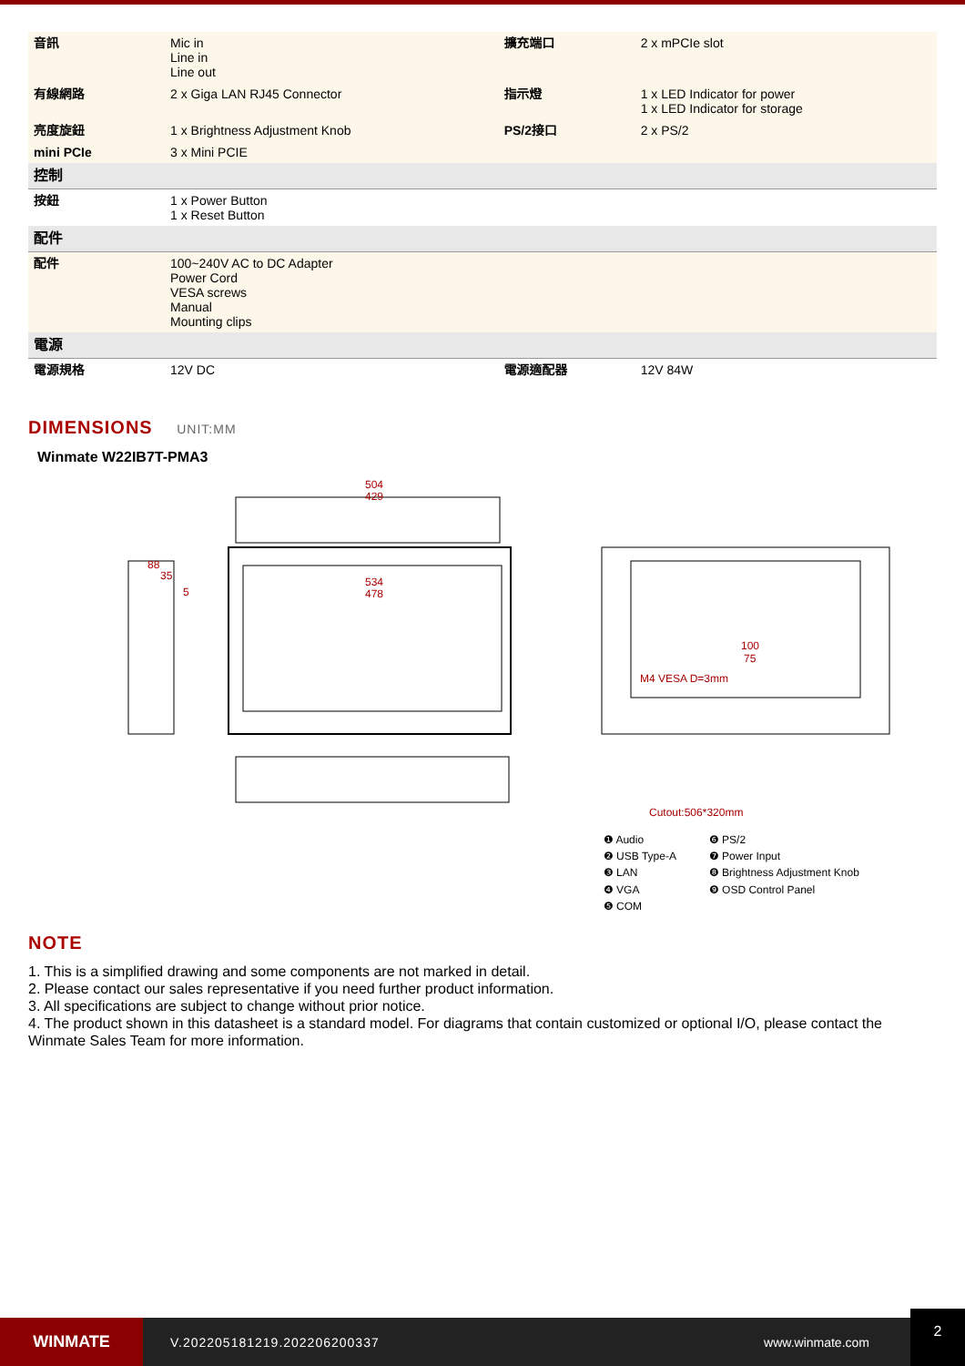| 音訊 | Mic in Line in Line out | 擴充端口 | 2 x mPCIe slot |
| 有線網路 | 2 x Giga LAN RJ45 Connector | 指示燈 | 1 x LED Indicator for power 1 x LED Indicator for storage |
| 亮度旋鈕 | 1 x Brightness Adjustment Knob | PS/2接口 | 2 x PS/2 |
| mini PCIe | 3 x Mini PCIE | | |
| 控制 | | | |
| 按鈕 | 1 x Power Button 1 x Reset Button | | |
| 配件 | | | |
| 配件 | 100~240V AC to DC Adapter Power Cord VESA screws Manual Mounting clips | | |
| 電源 | | | |
| 電源規格 | 12V DC | 電源適配器 | 12V 84W |
DIMENSIONS UNIT:MM
Winmate W22IB7T-PMA3
504
429
534
478
88
35
5
M4 VESA D=3mm
100
75
Cutout:506*320mm
❶ Audio
❷ USB Type-A
❸ LAN
❹ VGA
❺ COM
❻ PS/2
❼ Power Input
❽ Brightness Adjustment Knob
❾ OSD Control Panel
NOTE
1. This is a simplified drawing and some components are not marked in detail.
2. Please contact our sales representative if you need further product information.
3. All specifications are subject to change without prior notice.
4. The product shown in this datasheet is a standard model. For diagrams that contain customized or optional I/O, please contact the Winmate Sales Team for more information.
WINMATE
V.202205181219.202206200337 www.winmate.com
2